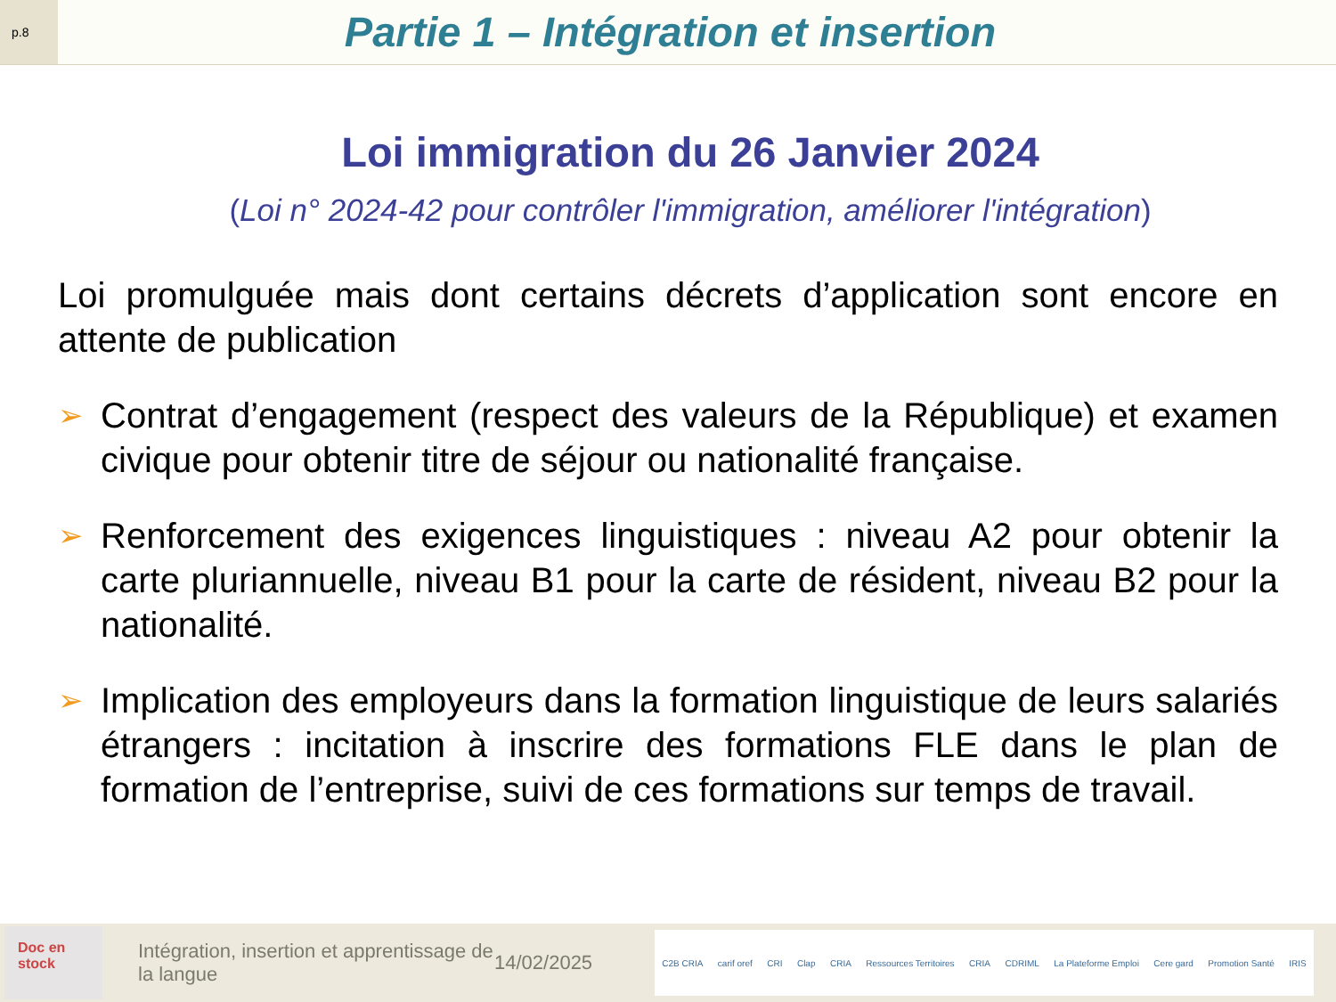p.8
Partie 1 – Intégration et insertion
Loi immigration du 26 Janvier 2024
(Loi n° 2024-42 pour contrôler l'immigration, améliorer l'intégration)
Loi promulguée mais dont certains décrets d’application sont encore en attente de publication
➢
Contrat d’engagement (respect des valeurs de la République) et examen civique pour obtenir titre de séjour ou nationalité française.
➢
Renforcement des exigences linguistiques : niveau A2 pour obtenir la carte pluriannuelle, niveau B1 pour la carte de résident, niveau B2 pour la nationalité.
➢
Implication des employeurs dans la formation linguistique de leurs salariés étrangers : incitation à inscrire des formations FLE dans le plan de formation de l’entreprise, suivi de ces formations sur temps de travail.
Doc en stock
Intégration, insertion et apprentissage de la langue
14/02/2025
C2B CRIA carif oref CRI Clap CRIA Ressources Territoires CRIA CDRIML La Plateforme Emploi Cere gard Promotion Santé IRIS